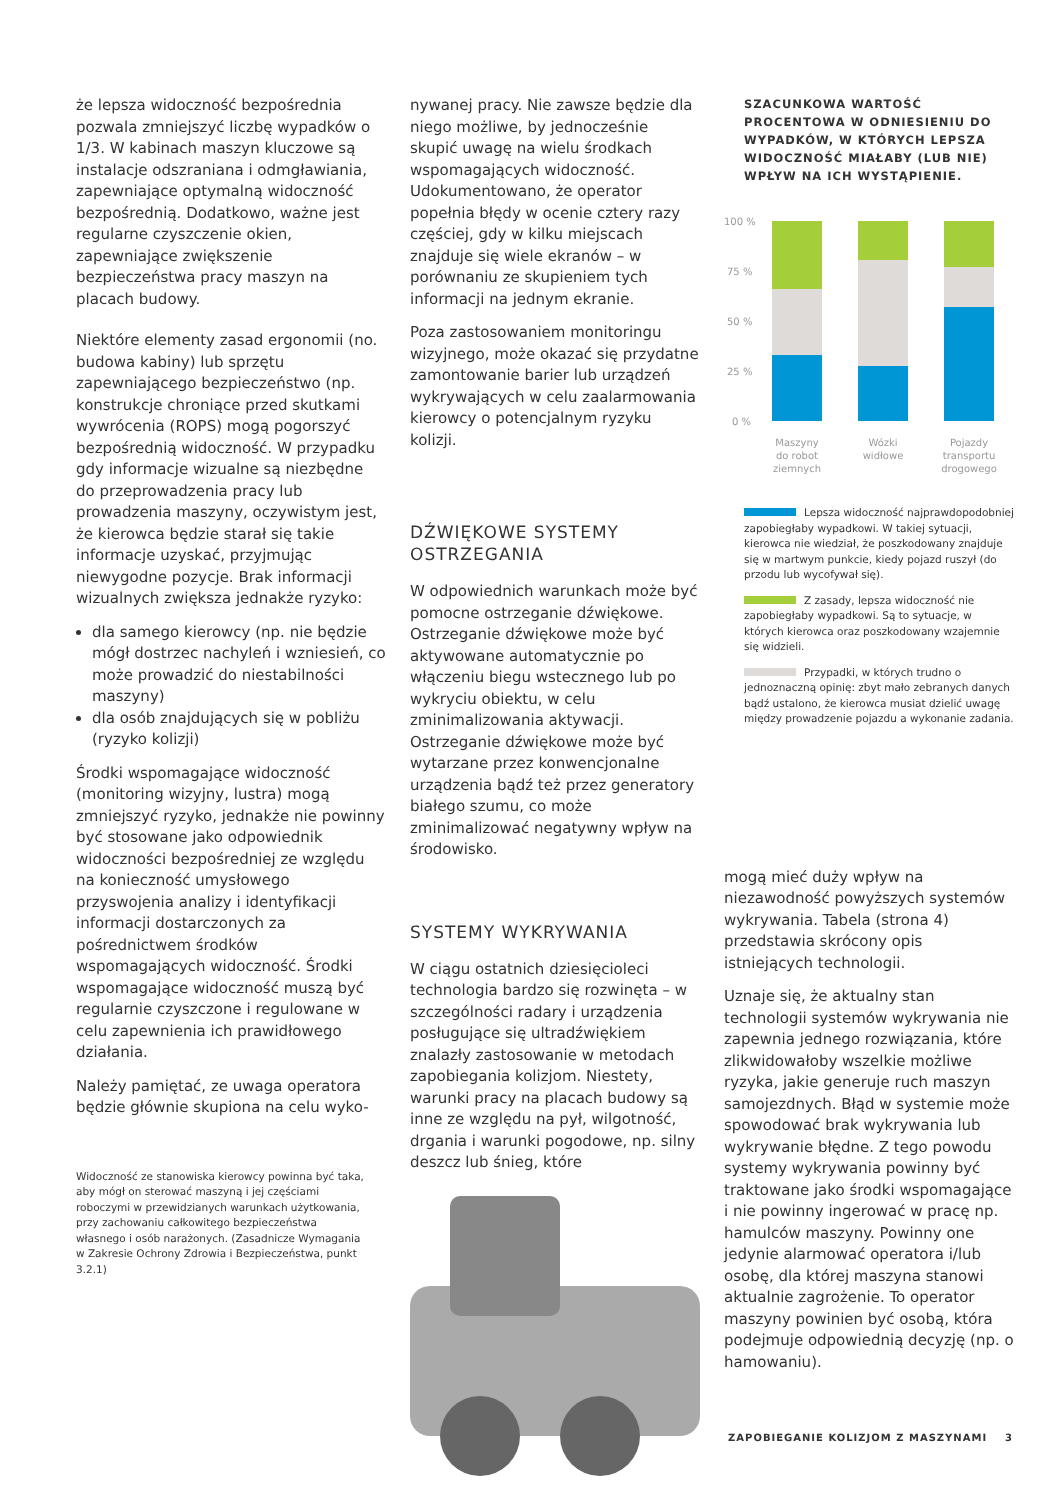że lepsza widoczność bezpośrednia pozwala zmniejszyć liczbę wypadków o 1/3. W kabinach maszyn kluczowe są instalacje odszraniana i odmgławiania, zapewniające optymalną widoczność bezpośrednią. Dodatkowo, ważne jest regularne czyszczenie okien, zapewniające zwiększenie bezpieczeństwa pracy maszyn na placach budowy.
Niektóre elementy zasad ergonomii (no. budowa kabiny) lub sprzętu zapewniającego bezpieczeństwo (np. konstrukcje chroniące przed skutkami wywrócenia (ROPS) mogą pogorszyć bezpośrednią widoczność. W przypadku gdy informacje wizualne są niezbędne do przeprowadzenia pracy lub prowadzenia maszyny, oczywistym jest, że kierowca będzie starał się takie informacje uzyskać, przyjmując niewygodne pozycje. Brak informacji wizualnych zwiększa jednakże ryzyko:
dla samego kierowcy (np. nie będzie mógł dostrzec nachyleń i wzniesień, co może prowadzić do niestabilności maszyny)
dla osób znajdujących się w pobliżu (ryzyko kolizji)
Środki wspomagające widoczność (monitoring wizyjny, lustra) mogą zmniejszyć ryzyko, jednakże nie powinny być stosowane jako odpowiednik widoczności bezpośredniej ze względu na konieczność umysłowego przyswojenia analizy i identyfikacji informacji dostarczonych za pośrednictwem środków wspomagających widoczność. Środki wspomagające widoczność muszą być regularnie czyszczone i regulowane w celu zapewnienia ich prawidłowego działania.
Należy pamiętać, ze uwaga operatora będzie głównie skupiona na celu wyko-
Widoczność ze stanowiska kierowcy powinna być taka, aby mógł on sterować maszyną i jej częściami roboczymi w przewidzianych warunkach użytkowania, przy zachowaniu całkowitego bezpieczeństwa własnego i osób narażonych. (Zasadnicze Wymagania w Zakresie Ochrony Zdrowia i Bezpieczeństwa, punkt 3.2.1)
nywanej pracy. Nie zawsze będzie dla niego możliwe, by jednocześnie skupić uwagę na wielu środkach wspomagających widoczność. Udokumentowano, że operator popełnia błędy w ocenie cztery razy częściej, gdy w kilku miejscach znajduje się wiele ekranów – w porównaniu ze skupieniem tych informacji na jednym ekranie.
Poza zastosowaniem monitoringu wizyjnego, może okazać się przydatne zamontowanie barier lub urządzeń wykrywających w celu zaalarmowania kierowcy o potencjalnym ryzyku kolizji.
DŹWIĘKOWE SYSTEMY OSTRZEGANIA
W odpowiednich warunkach może być pomocne ostrzeganie dźwiękowe. Ostrzeganie dźwiękowe może być aktywowane automatycznie po włączeniu biegu wstecznego lub po wykryciu obiektu, w celu zminimalizowania aktywacji. Ostrzeganie dźwiękowe może być wytarzane przez konwencjonalne urządzenia bądź też przez generatory białego szumu, co może zminimalizować negatywny wpływ na środowisko.
SYSTEMY WYKRYWANIA
W ciągu ostatnich dziesięcioleci technologia bardzo się rozwinęta – w szczególności radary i urządzenia posługujące się ultradźwiękiem znalazły zastosowanie w metodach zapobiegania kolizjom. Niestety, warunki pracy na placach budowy są inne ze względu na pył, wilgotność, drgania i warunki pogodowe, np. silny deszcz lub śnieg, które
SZACUNKOWA WARTOŚĆ PROCENTOWA W ODNIESIENIU DO WYPADKÓW, W KTÓRYCH LEPSZA WIDOCZNOŚĆ MIAŁABY (LUB NIE) WPŁYW NA ICH WYSTĄPIENIE.
100 %
75 %
50 %
25 %
0 %
Maszyny
do robot
ziemnych
Wózki
widłowe
Pojazdy
transportu
drogowego
Lepsza widoczność najprawdopodobniej zapobiegłaby wypadkowi. W takiej sytuacji, kierowca nie wiedział, że poszkodowany znajduje się w martwym punkcie, kiedy pojazd ruszył (do przodu lub wycofywał się).
Z zasady, lepsza widoczność nie zapobiegłaby wypadkowi. Są to sytuacje, w których kierowca oraz poszkodowany wzajemnie się widzieli.
Przypadki, w których trudno o jednoznaczną opinię: zbyt mało zebranych danych bądź ustalono, że kierowca musiat dzielić uwagę między prowadzenie pojazdu a wykonanie zadania.
mogą mieć duży wpływ na niezawodność powyższych systemów wykrywania. Tabela (strona 4) przedstawia skrócony opis istniejących technologii.
Uznaje się, że aktualny stan technologii systemów wykrywania nie zapewnia jednego rozwiązania, które zlikwidowałoby wszelkie możliwe ryzyka, jakie generuje ruch maszyn samojezdnych. Błąd w systemie może spowodować brak wykrywania lub wykrywanie błędne. Z tego powodu systemy wykrywania powinny być traktowane jako środki wspomagające i nie powinny ingerować w pracę np. hamulców maszyny. Powinny one jedynie alarmować operatora i/lub osobę, dla której maszyna stanowi aktualnie zagrożenie. To operator maszyny powinien być osobą, która podejmuje odpowiednią decyzję (np. o hamowaniu).
ZAPOBIEGANIE KOLIZJOM Z MASZYNAMI 3